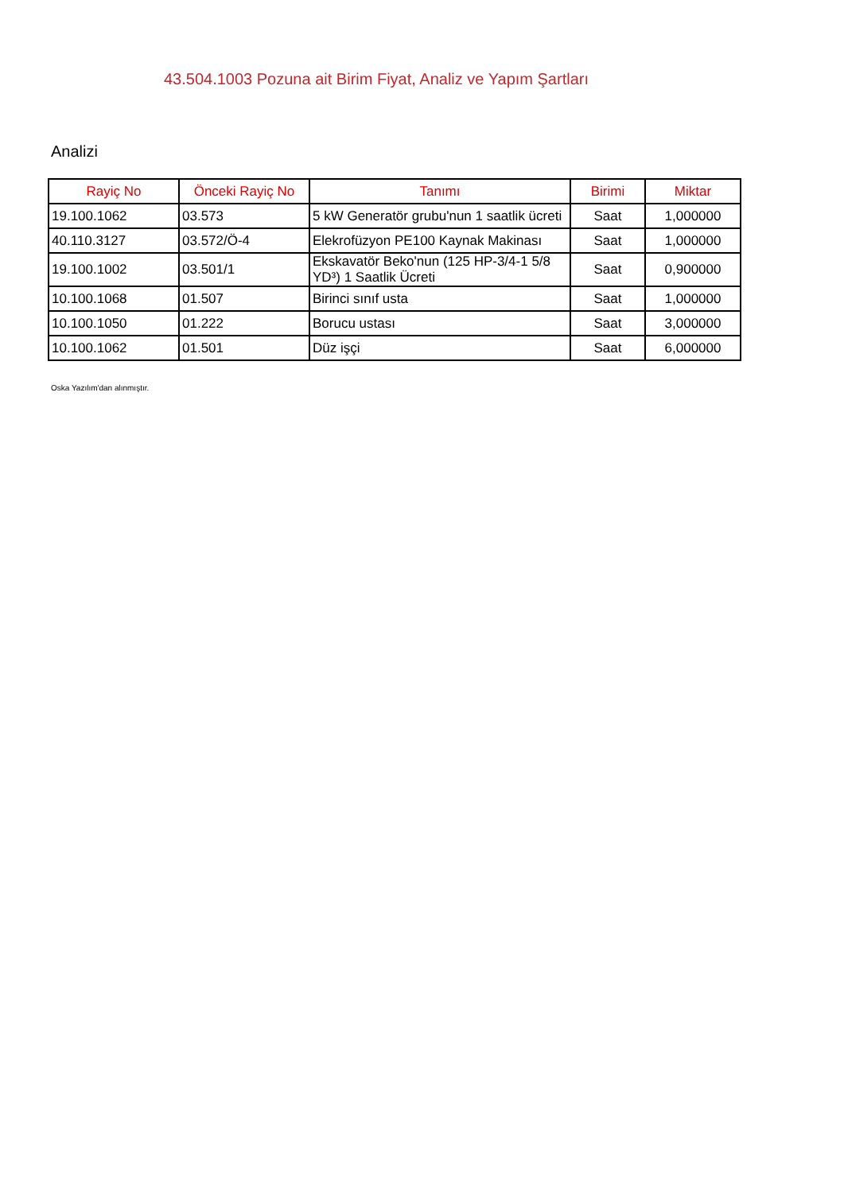43.504.1003 Pozuna ait Birim Fiyat, Analiz ve Yapım Şartları
Analizi
| Rayiç No | Önceki Rayiç No | Tanımı | Birimi | Miktar |
| --- | --- | --- | --- | --- |
| 19.100.1062 | 03.573 | 5 kW Generatör grubu'nun 1 saatlik ücreti | Saat | 1,000000 |
| 40.110.3127 | 03.572/Ö-4 | Elekrofüzyon PE100 Kaynak Makinası | Saat | 1,000000 |
| 19.100.1002 | 03.501/1 | Ekskavatör Beko'nun (125 HP-3/4-1 5/8 YD³) 1 Saatlik Ücreti | Saat | 0,900000 |
| 10.100.1068 | 01.507 | Birinci sınıf usta | Saat | 1,000000 |
| 10.100.1050 | 01.222 | Borucu ustası | Saat | 3,000000 |
| 10.100.1062 | 01.501 | Düz işçi | Saat | 6,000000 |
Oska Yazılım'dan alınmıştır.